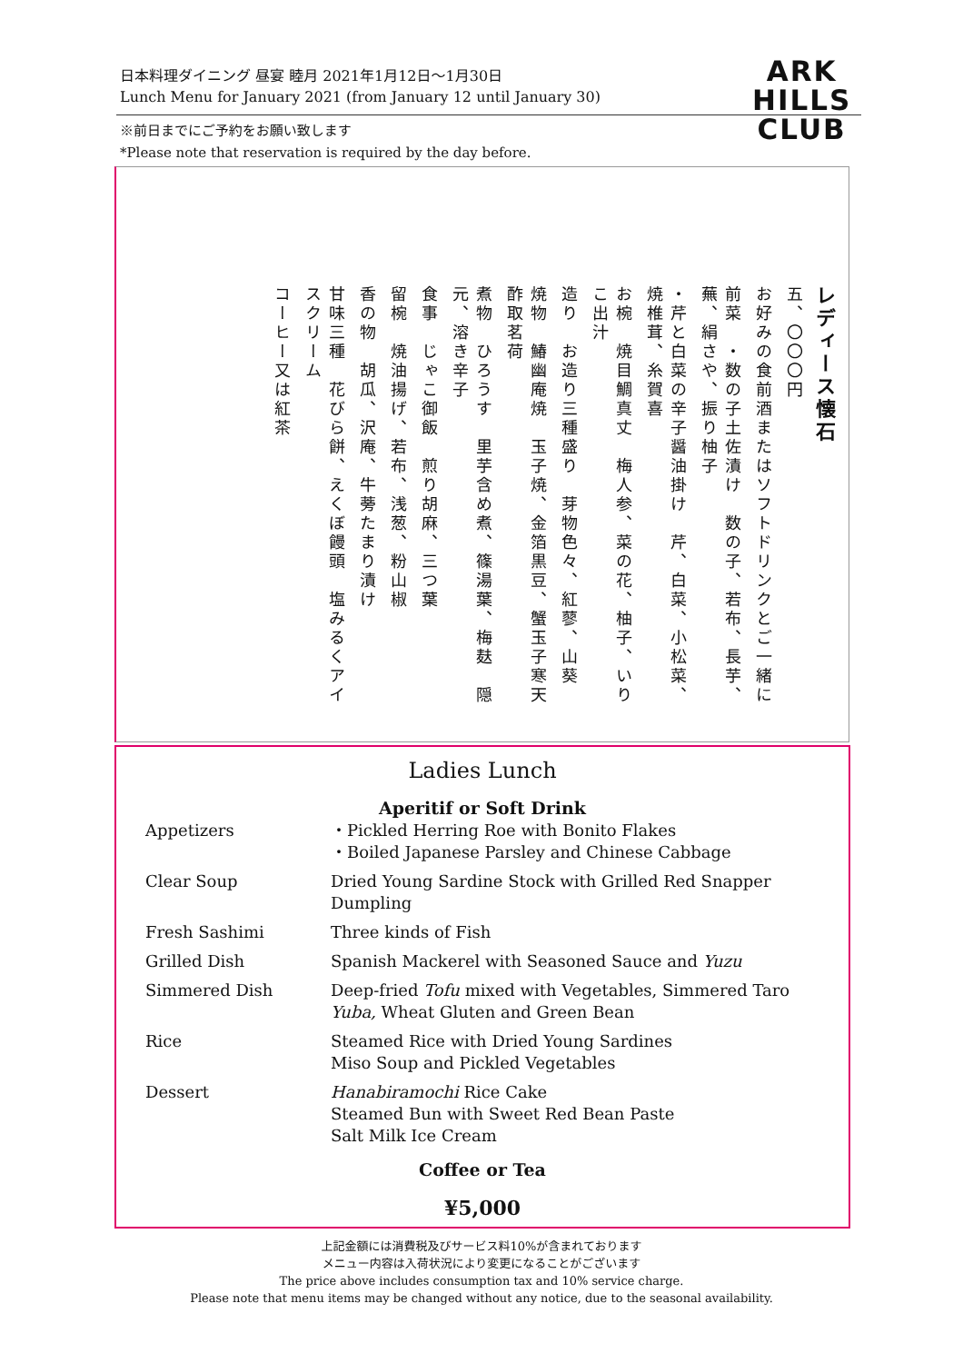日本料理ダイニング 昼宴 睦月 2021年1月12日〜1月30日
Lunch Menu for January 2021 (from January 12 until January 30)
ARK
HILLS
CLUB
※前日までにご予約をお願い致します
*Please note that reservation is required by the day before.
レディース懐石
五、〇〇〇円
お好みの食前酒またはソフトドリンクとご一緒に
前菜　・数の子土佐漬け　数の子、若布、長芋、蕪、絹さや、振り柚子
・芹と白菜の辛子醤油掛け　芹、白菜、小松菜、焼椎茸、糸賀喜
お椀　焼目鯛真丈　梅人参、菜の花、柚子、いりこ出汁
造り　お造り三種盛り　芽物色々、紅蓼、山葵
焼物　鰆幽庵焼　玉子焼、金箔黒豆、蟹玉子寒天　酢取茗荷
煮物　ひろうす　里芋含め煮、篠湯葉、梅麸　隠元、溶き辛子
食事　じゃこ御飯　煎り胡麻、三つ葉
留椀　焼油揚げ、若布、浅葱、粉山椒
香の物　胡瓜、沢庵、牛蒡たまり漬け
甘味三種　花びら餅、えくぼ饅頭　塩みるくアイスクリーム
コーヒー又は紅茶
Ladies Lunch
Aperitif or Soft Drink
| Appetizers | ・Pickled Herring Roe with Bonito Flakes ・Boiled Japanese Parsley and Chinese Cabbage |
| Clear Soup | Dried Young Sardine Stock with Grilled Red Snapper Dumpling |
| Fresh Sashimi | Three kinds of Fish |
| Grilled Dish | Spanish Mackerel with Seasoned Sauce and Yuzu |
| Simmered Dish | Deep-fried Tofu mixed with Vegetables, Simmered Taro Yuba, Wheat Gluten and Green Bean |
| Rice | Steamed Rice with Dried Young Sardines Miso Soup and Pickled Vegetables |
| Dessert | Hanabiramochi Rice Cake Steamed Bun with Sweet Red Bean Paste Salt Milk Ice Cream |
Coffee or Tea
¥5,000
上記金額には消費税及びサービス料10%が含まれております
メニュー内容は入荷状況により変更になることがございます
The price above includes consumption tax and 10% service charge.
Please note that menu items may be changed without any notice, due to the seasonal availability.